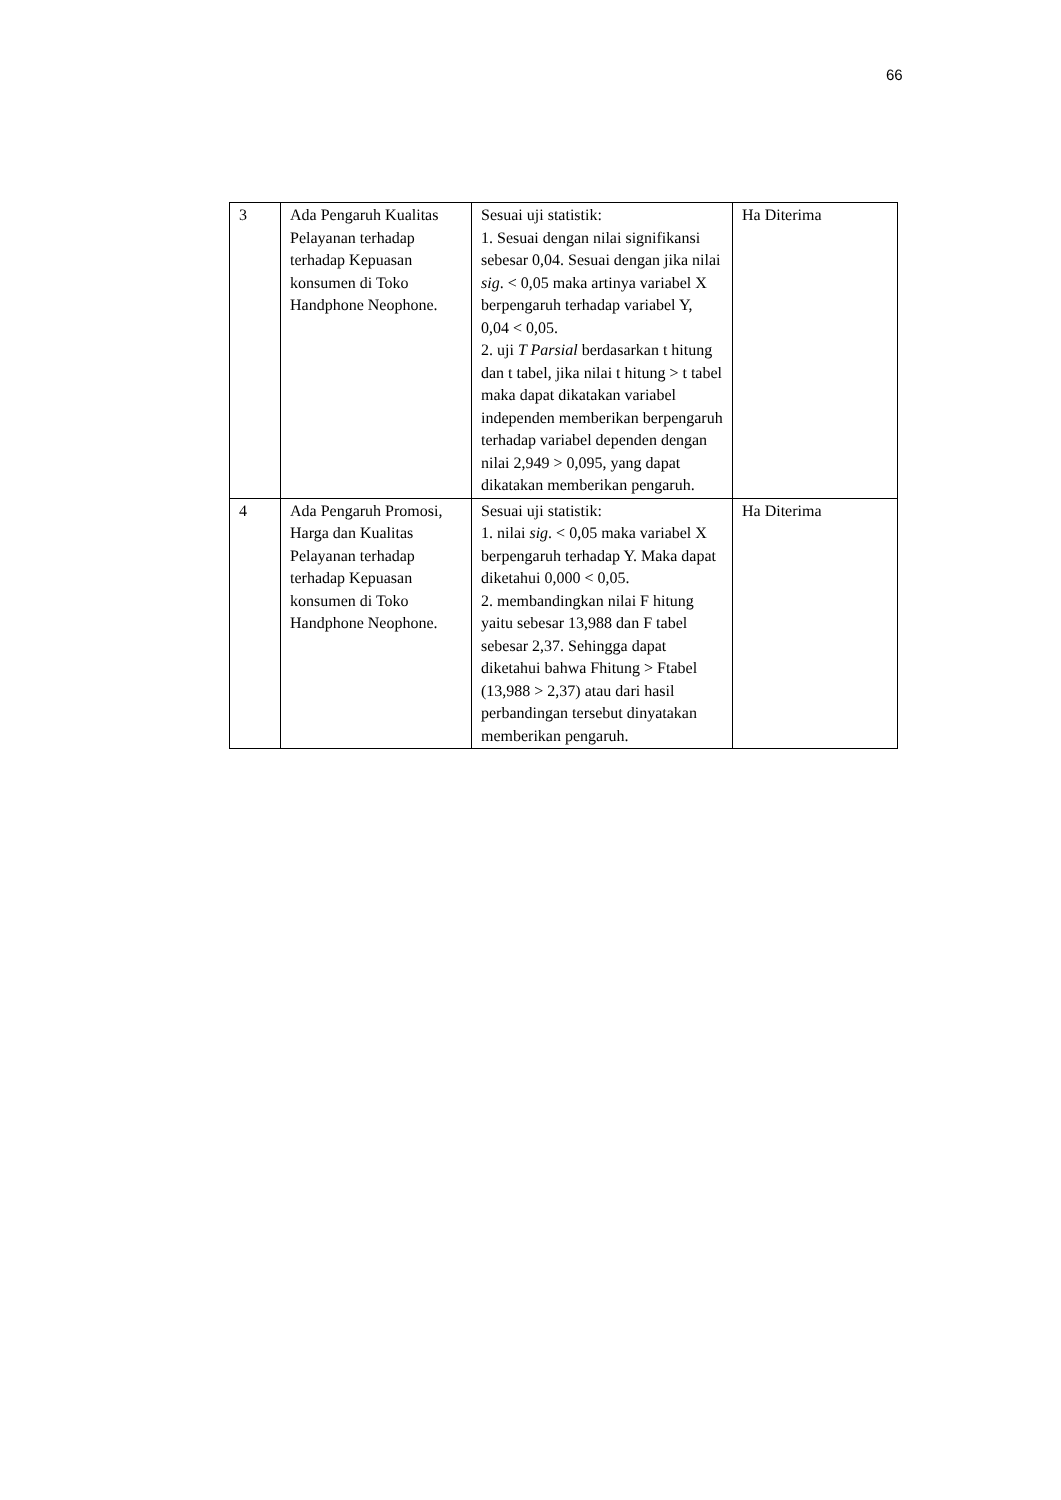66
| 3 | Ada Pengaruh Kualitas Pelayanan terhadap terhadap Kepuasan konsumen di Toko Handphone Neophone. | Sesuai uji statistik: 1. Sesuai dengan nilai signifikansi sebesar 0,04. Sesuai dengan jika nilai sig . < 0,05 maka artinya variabel X berpengaruh terhadap variabel Y, 0,04 < 0,05. 2. uji T Parsial berdasarkan t hitung dan t tabel, jika nilai t hitung > t tabel maka dapat dikatakan variabel independen memberikan berpengaruh terhadap variabel dependen dengan nilai 2,949 > 0,095, yang dapat dikatakan memberikan pengaruh. | Ha Diterima |
| 4 | Ada Pengaruh Promosi, Harga dan Kualitas Pelayanan terhadap terhadap Kepuasan konsumen di Toko Handphone Neophone. | Sesuai uji statistik: 1. nilai sig . < 0,05 maka variabel X berpengaruh terhadap Y. Maka dapat diketahui 0,000 < 0,05. 2. membandingkan nilai F hitung yaitu sebesar 13,988 dan F tabel sebesar 2,37. Sehingga dapat diketahui bahwa Fhitung > Ftabel (13,988 > 2,37) atau dari hasil perbandingan tersebut dinyatakan memberikan pengaruh. | Ha Diterima |